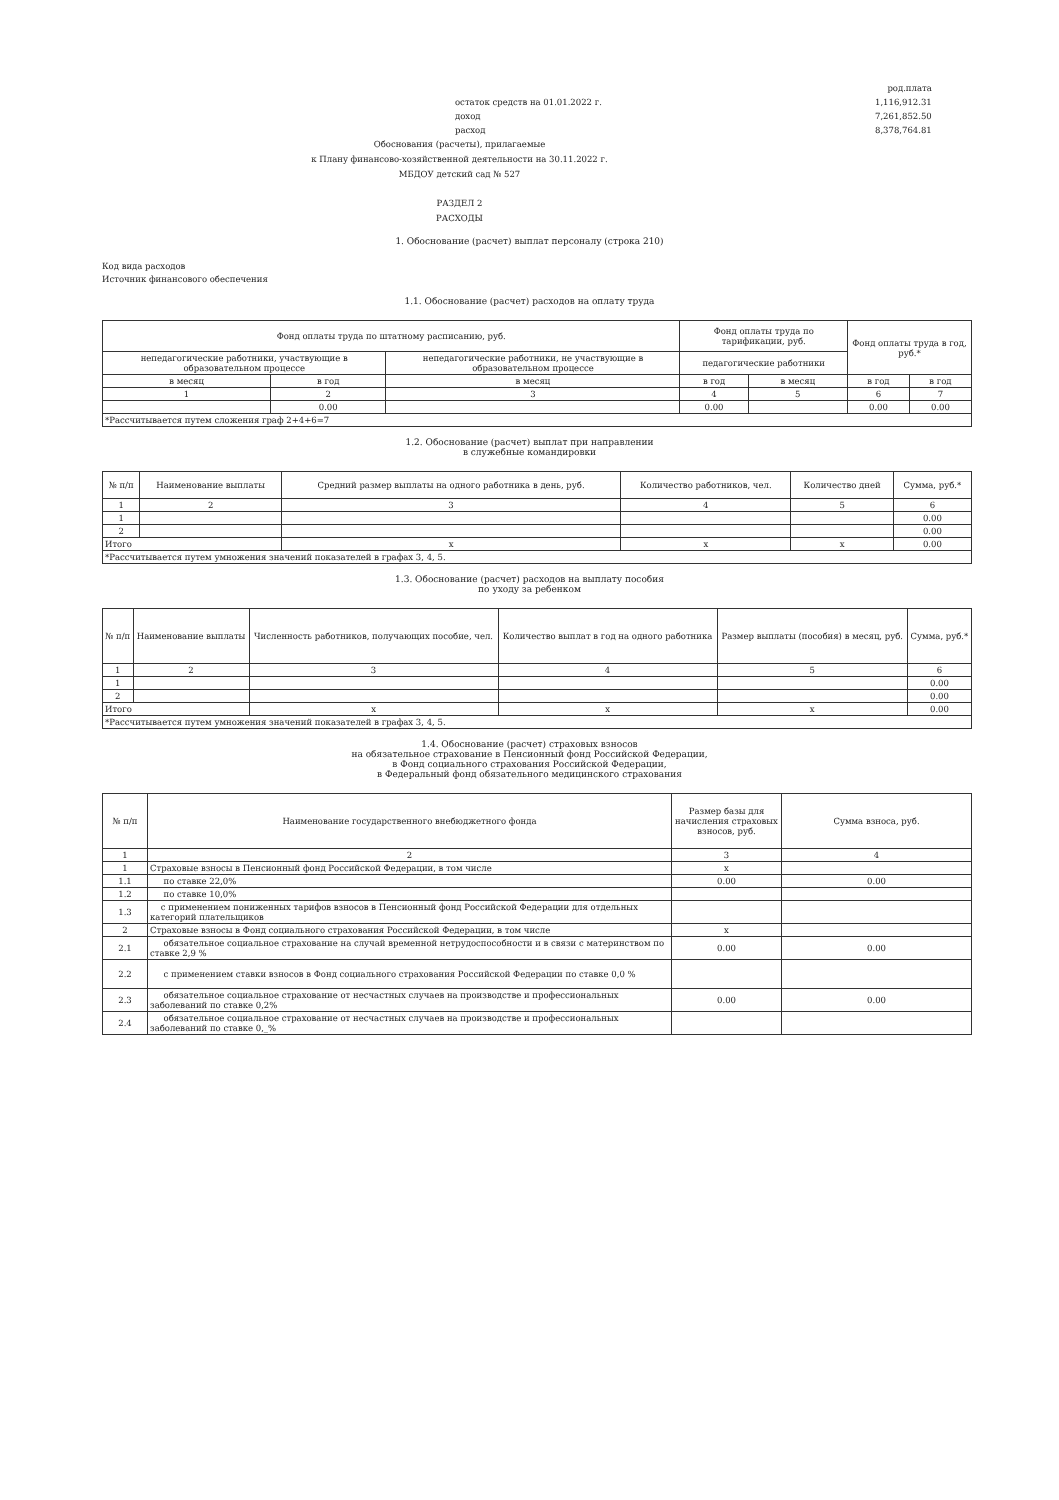остаток средств на 01.01.2022 г.
доход
расход
род.плата
1,116,912.31
7,261,852.50
8,378,764.81
Обоснования (расчеты), прилагаемые
к Плану финансово-хозяйственной деятельности на 30.11.2022 г.
МБДОУ детский сад № 527
РАЗДЕЛ 2
РАСХОДЫ
1. Обоснование (расчет) выплат персоналу (строка 210)
Код вида расходов
Источник финансового обеспечения
1.1. Обоснование (расчет) расходов на оплату труда
| Фонд оплаты труда по штатному расписанию, руб. | | | Фонд оплаты труда по тарификации, руб. | | Фонд оплаты труда в год, руб.* | |
| --- | --- | --- | --- | --- | --- | --- |
| непедагогические работники, участвующие в образовательном процессе | | непедагогические работники, не участвующие в образовательном процессе | педагогические работники | | | |
| в месяц | в год | в месяц | в год | в месяц | в год | в год |
| 1 | 2 | 3 | 4 | 5 | 6 | 7 |
| | 0.00 | | 0.00 | | 0.00 | 0.00 |
| *Рассчитывается путем сложения граф 2+4+6=7 | | | | | | |
1.2. Обоснование (расчет) выплат при направлении
в служебные командировки
| № п/п | Наименование выплаты | Средний размер выплаты на одного работника в день, руб. | Количество работников, чел. | Количество дней | Сумма, руб.* |
| --- | --- | --- | --- | --- | --- |
| 1 | 2 | 3 | 4 | 5 | 6 |
| 1 | | | | | 0.00 |
| 2 | | | | | 0.00 |
| Итого | | x | x | x | 0.00 |
| *Рассчитывается путем умножения значений показателей в графах 3, 4, 5. | | | | | |
1.3. Обоснование (расчет) расходов на выплату пособия
по уходу за ребенком
| № п/п | Наименование выплаты | Численность работников, получающих пособие, чел. | Количество выплат в год на одного работника | Размер выплаты (пособия) в месяц, руб. | Сумма, руб.* |
| --- | --- | --- | --- | --- | --- |
| 1 | 2 | 3 | 4 | 5 | 6 |
| 1 | | | | | 0.00 |
| 2 | | | | | 0.00 |
| Итого | | x | x | x | 0.00 |
| *Рассчитывается путем умножения значений показателей в графах 3, 4, 5. | | | | | |
1.4. Обоснование (расчет) страховых взносов
на обязательное страхование в Пенсионный фонд Российской Федерации,
в Фонд социального страхования Российской Федерации,
в Федеральный фонд обязательного медицинского страхования
| № п/п | Наименование государственного внебюджетного фонда | Размер базы для начисления страховых взносов, руб. | Сумма взноса, руб. |
| --- | --- | --- | --- |
| 1 | 2 | 3 | 4 |
| 1 | Страховые взносы в Пенсионный фонд Российской Федерации, в том числе | x | |
| 1.1 | по ставке 22,0% | 0.00 | 0.00 |
| 1.2 | по ставке 10,0% | | |
| 1.3 | с применением пониженных тарифов взносов в Пенсионный фонд Российской Федерации для отдельных категорий плательщиков | | |
| 2 | Страховые взносы в Фонд социального страхования Российской Федерации, в том числе | x | |
| 2.1 | обязательное социальное страхование на случай временной нетрудоспособности и в связи с материнством по ставке 2,9 % | 0.00 | 0.00 |
| 2.2 | с применением ставки взносов в Фонд социального страхования Российской Федерации по ставке 0,0 % | | |
| 2.3 | обязательное социальное страхование от несчастных случаев на производстве и профессиональных заболеваний по ставке 0,2% | 0.00 | 0.00 |
| 2.4 | обязательное социальное страхование от несчастных случаев на производстве и профессиональных заболеваний по ставке 0,_% | | |